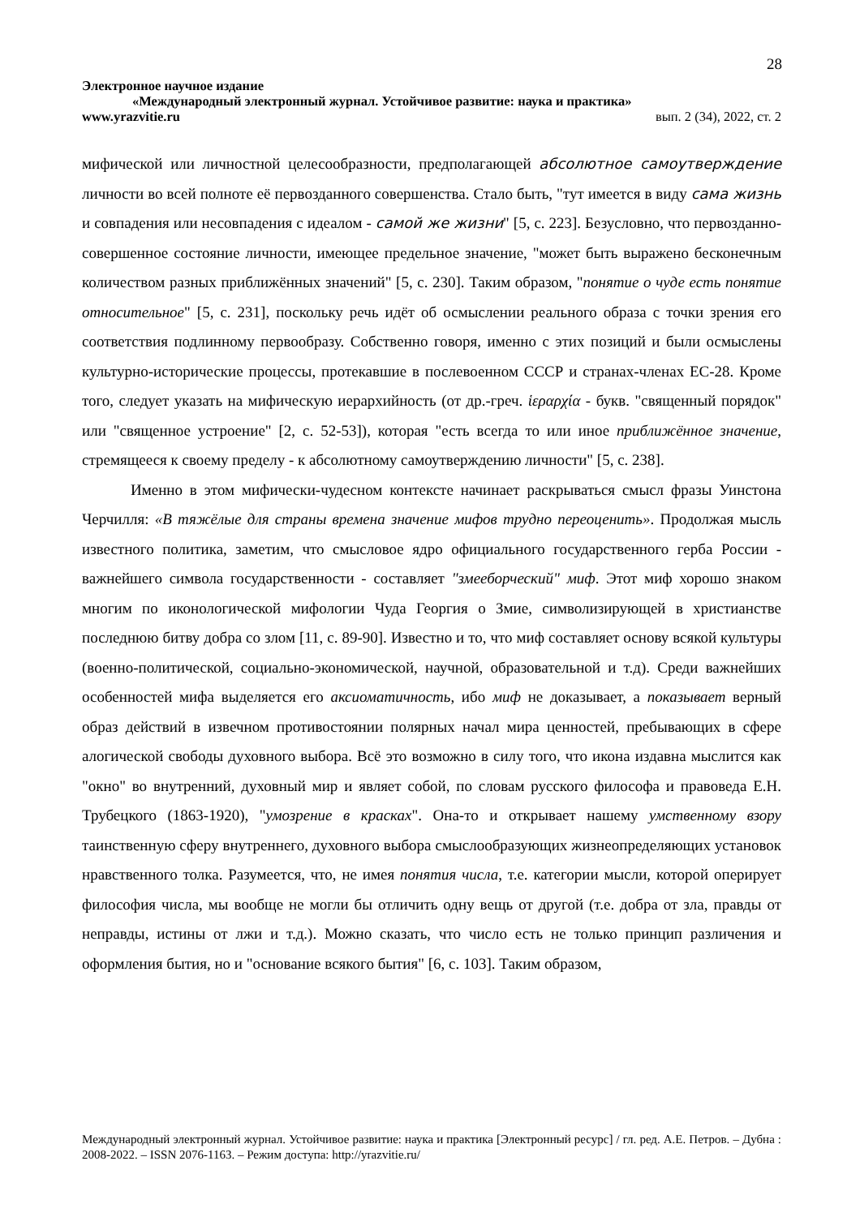28
Электронное научное издание
«Международный электронный журнал. Устойчивое развитие: наука и практика»
www.yrazvitie.ru вып. 2 (34), 2022, ст. 2
мифической или личностной целесообразности, предполагающей абсолютное самоутверждение личности во всей полноте её первозданного совершенства. Стало быть, "тут имеется в виду сама жизнь и совпадения или несовпадения с идеалом - самой же жизни" [5, с. 223]. Безусловно, что первозданно-совершенное состояние личности, имеющее предельное значение, "может быть выражено бесконечным количеством разных приближённых значений" [5, с. 230]. Таким образом, "понятие о чуде есть понятие относительное" [5, с. 231], поскольку речь идёт об осмыслении реального образа с точки зрения его соответствия подлинному первообразу. Собственно говоря, именно с этих позиций и были осмыслены культурно-исторические процессы, протекавшие в послевоенном СССР и странах-членах ЕС-28. Кроме того, следует указать на мифическую иерархийность (от др.-греч. ἱεραρχία - букв. "священный порядок" или "священное устроение" [2, с. 52-53]), которая "есть всегда то или иное приближённое значение, стремящееся к своему пределу - к абсолютному самоутверждению личности" [5, с. 238].
Именно в этом мифически-чудесном контексте начинает раскрываться смысл фразы Уинстона Черчилля: «В тяжёлые для страны времена значение мифов трудно переоценить». Продолжая мысль известного политика, заметим, что смысловое ядро официального государственного герба России - важнейшего символа государственности - составляет "змееборческий" миф. Этот миф хорошо знаком многим по иконологической мифологии Чуда Георгия о Змие, символизирующей в христианстве последнюю битву добра со злом [11, с. 89-90]. Известно и то, что миф составляет основу всякой культуры (военно-политической, социально-экономической, научной, образовательной и т.д). Среди важнейших особенностей мифа выделяется его аксиоматичность, ибо миф не доказывает, а показывает верный образ действий в извечном противостоянии полярных начал мира ценностей, пребывающих в сфере алогической свободы духовного выбора. Всё это возможно в силу того, что икона издавна мыслится как "окно" во внутренний, духовный мир и являет собой, по словам русского философа и правоведа Е.Н. Трубецкого (1863-1920), "умозрение в красках". Она-то и открывает нашему умственному взору таинственную сферу внутреннего, духовного выбора смыслообразующих жизнеопределяющих установок нравственного толка. Разумеется, что, не имея понятия числа, т.е. категории мысли, которой оперирует философия числа, мы вообще не могли бы отличить одну вещь от другой (т.е. добра от зла, правды от неправды, истины от лжи и т.д.). Можно сказать, что число есть не только принцип различения и оформления бытия, но и "основание всякого бытия" [6, с. 103]. Таким образом,
Международный электронный журнал. Устойчивое развитие: наука и практика [Электронный ресурс] / гл. ред. А.Е. Петров. – Дубна : 2008-2022. – ISSN 2076-1163. – Режим доступа: http://yrazvitie.ru/